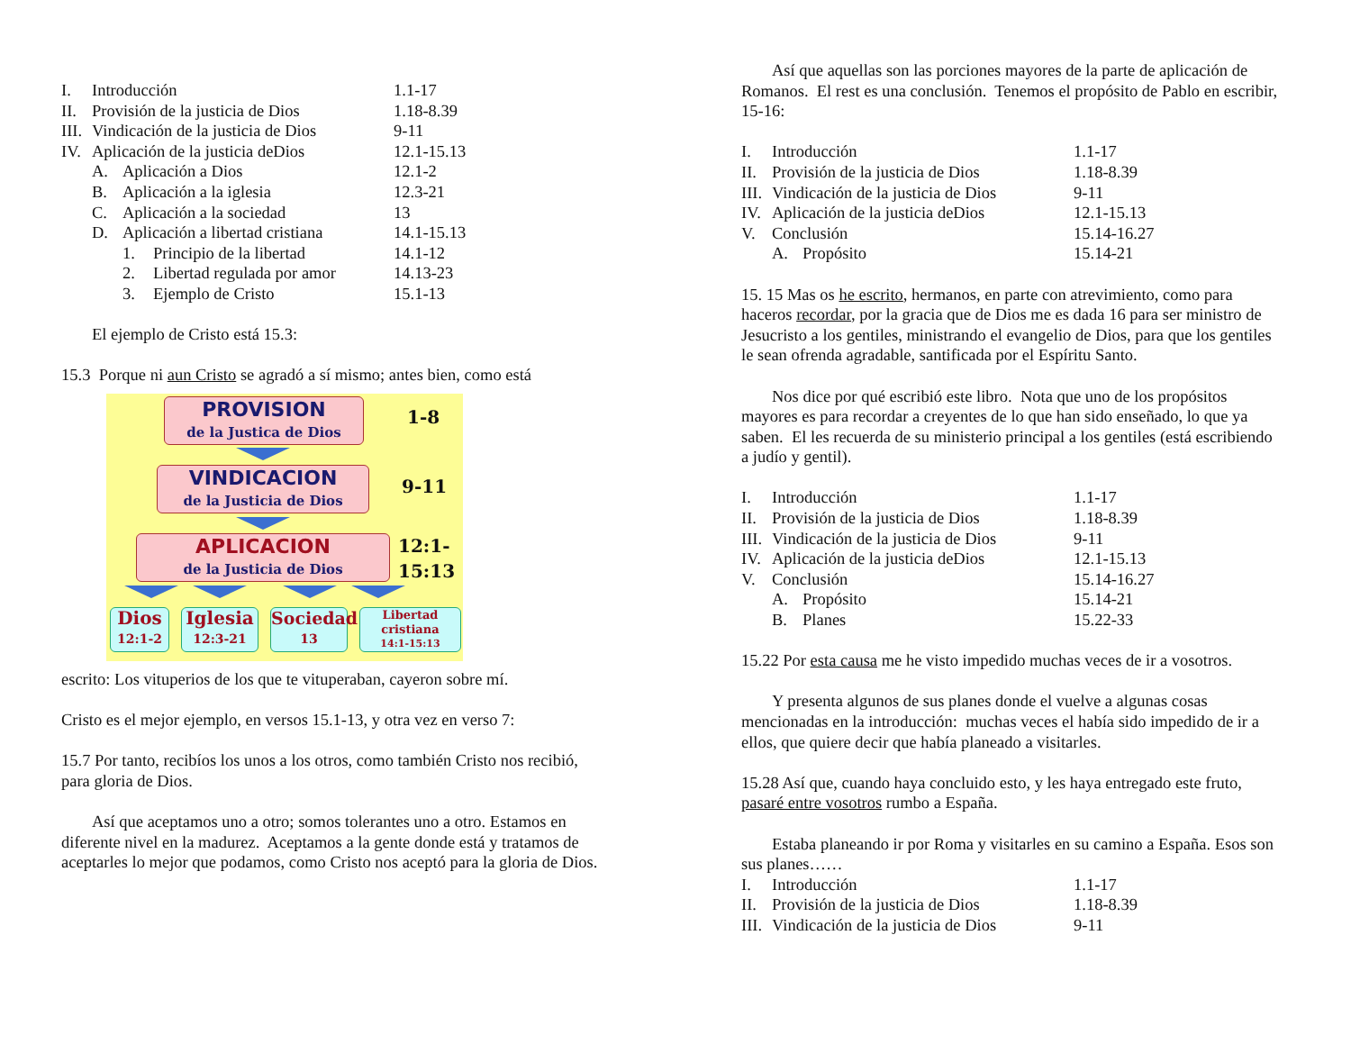I. Introducción 1.1-17
II. Provisión de la justicia de Dios 1.18-8.39
III. Vindicación de la justicia de Dios 9-11
IV. Aplicación de la justicia deDios 12.1-15.13
A. Aplicación a Dios 12.1-2
B. Aplicación a la iglesia 12.3-21
C. Aplicación a la sociedad 13
D. Aplicación a libertad cristiana 14.1-15.13
1. Principio de la libertad 14.1-12
2. Libertad regulada por amor 14.13-23
3. Ejemplo de Cristo 15.1-13
El ejemplo de Cristo está 15.3:
15.3 Porque ni aun Cristo se agradó a sí mismo; antes bien, como está
PROVISION
de la Justica de Dios
1-8
VINDICACION
de la Justicia de Dios
9-11
APLICACION
de la Justicia de Dios
12:1-
15:13
Dios
12:1-2
Iglesia
12:3-21
Sociedad
13
Libertad
cristiana
14:1-15:13
escrito: Los vituperios de los que te vituperaban, cayeron sobre mí.
Cristo es el mejor ejemplo, en versos 15.1-13, y otra vez en verso 7:
15.7 Por tanto, recibíos los unos a los otros, como también Cristo nos recibió, para gloria de Dios.
Así que aceptamos uno a otro; somos tolerantes uno a otro. Estamos en diferente nivel en la madurez. Aceptamos a la gente donde está y tratamos de aceptarles lo mejor que podamos, como Cristo nos aceptó para la gloria de Dios.
Así que aquellas son las porciones mayores de la parte de aplicación de Romanos. El rest es una conclusión. Tenemos el propósito de Pablo en escribir, 15-16:
I. Introducción 1.1-17
II. Provisión de la justicia de Dios 1.18-8.39
III. Vindicación de la justicia de Dios 9-11
IV. Aplicación de la justicia deDios 12.1-15.13
V. Conclusión 15.14-16.27
A. Propósito 15.14-21
15. 15 Mas os he escrito, hermanos, en parte con atrevimiento, como para haceros recordar, por la gracia que de Dios me es dada 16 para ser ministro de Jesucristo a los gentiles, ministrando el evangelio de Dios, para que los gentiles le sean ofrenda agradable, santificada por el Espíritu Santo.
Nos dice por qué escribió este libro. Nota que uno de los propósitos mayores es para recordar a creyentes de lo que han sido enseñado, lo que ya saben. El les recuerda de su ministerio principal a los gentiles (está escribiendo a judío y gentil).
I. Introducción 1.1-17
II. Provisión de la justicia de Dios 1.18-8.39
III. Vindicación de la justicia de Dios 9-11
IV. Aplicación de la justicia deDios 12.1-15.13
V. Conclusión 15.14-16.27
A. Propósito 15.14-21
B. Planes 15.22-33
15.22 Por esta causa me he visto impedido muchas veces de ir a vosotros.
Y presenta algunos de sus planes donde el vuelve a algunas cosas mencionadas en la introducción: muchas veces el había sido impedido de ir a ellos, que quiere decir que había planeado a visitarles.
15.28 Así que, cuando haya concluido esto, y les haya entregado este fruto, pasaré entre vosotros rumbo a España.
Estaba planeando ir por Roma y visitarles en su camino a España. Esos son sus planes……
I. Introducción 1.1-17
II. Provisión de la justicia de Dios 1.18-8.39
III. Vindicación de la justicia de Dios 9-11